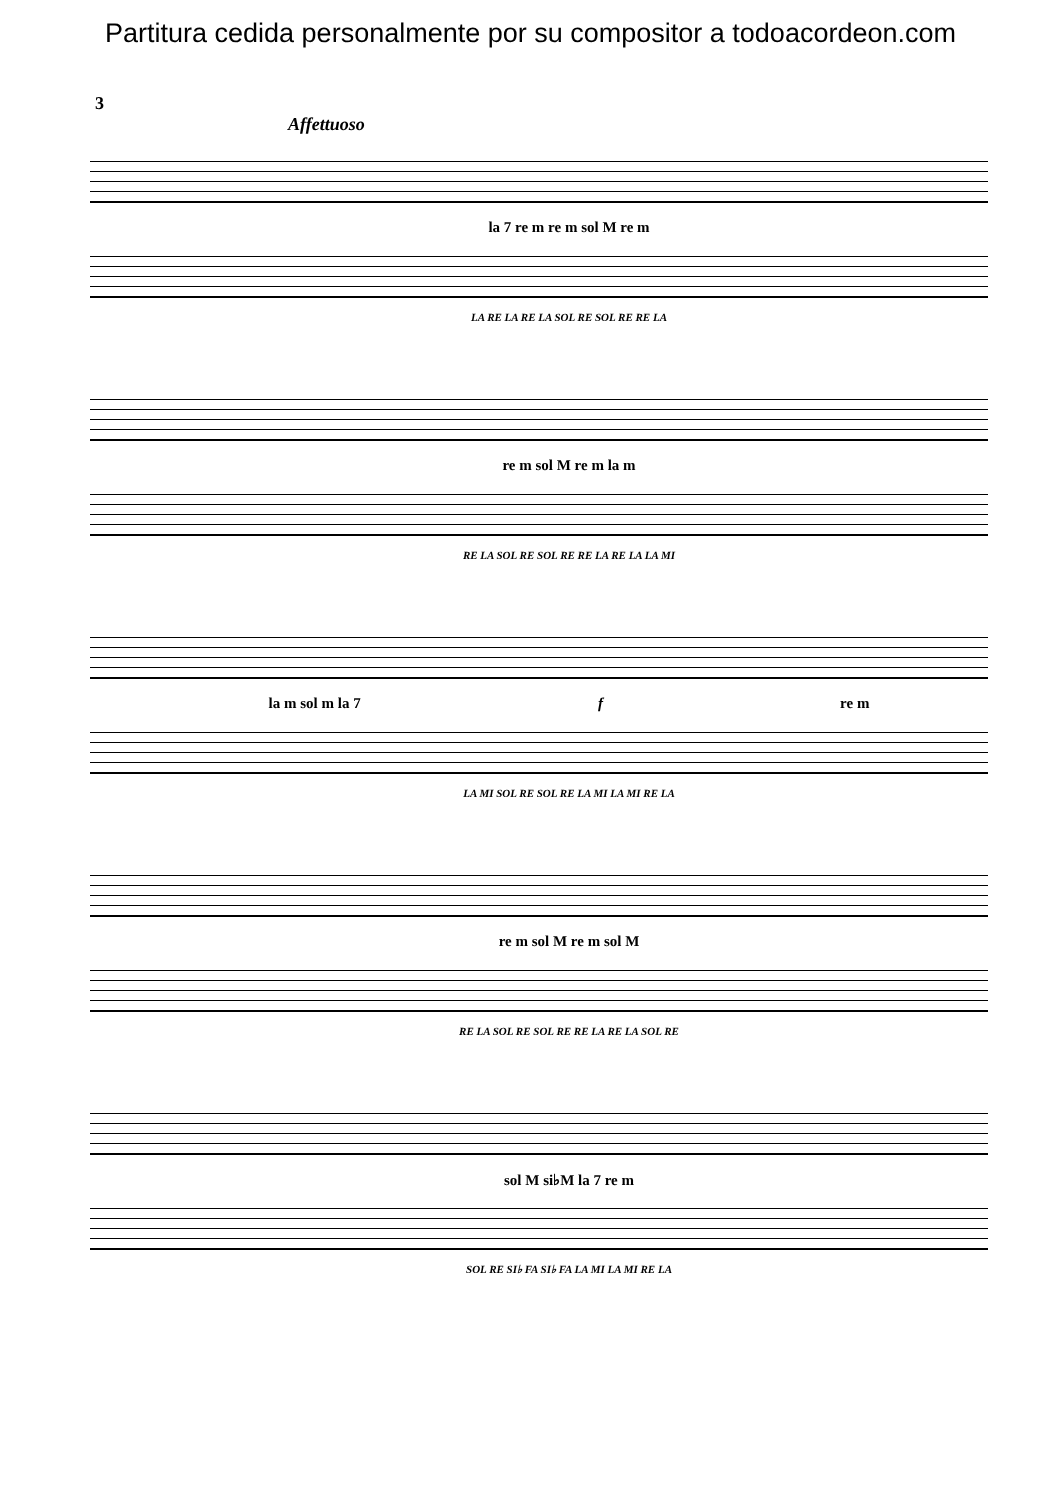Partitura cedida personalmente por su compositor a todoacordeon.com
3
Affettuoso
la 7 re m re m sol M re m
LA RE LA RE LA SOL RE SOL RE RE LA
re m sol M re m la m
RE LA SOL RE SOL RE RE LA RE LA LA MI
la m sol m la 7 f re m
LA MI SOL RE SOL RE LA MI LA MI RE LA
re m sol M re m sol M
RE LA SOL RE SOL RE RE LA RE LA SOL RE
sol M si♭M la 7 re m
SOL RE SI♭ FA SI♭ FA LA MI LA MI RE LA